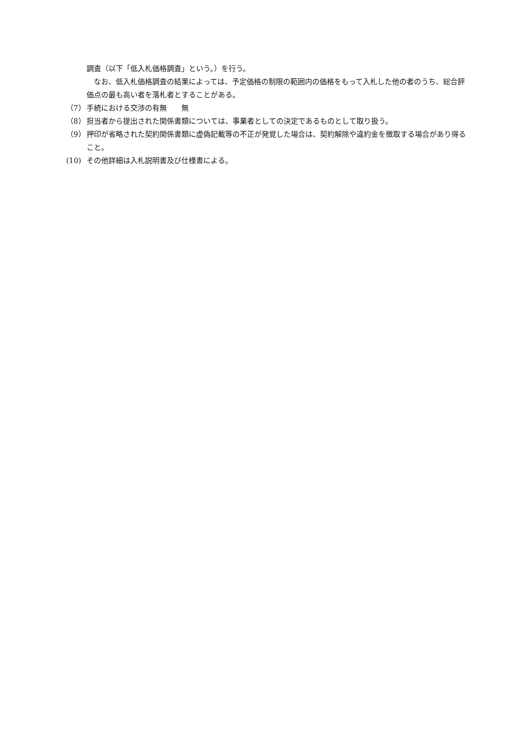調査（以下「低入札価格調査」という。）を行う。
　なお、低入札価格調査の結果によっては、予定価格の制限の範囲内の価格をもって入札した他の者のうち、総合評価点の最も高い者を落札者とすることがある。
（7） 手続における交渉の有無　　無
（8） 担当者から提出された関係書類については、事業者としての決定であるものとして取り扱う。
（9） 押印が省略された契約関係書類に虚偽記載等の不正が発覚した場合は、契約解除や違約金を徴取する場合があり得ること。
(10) その他詳細は入札説明書及び仕様書による。